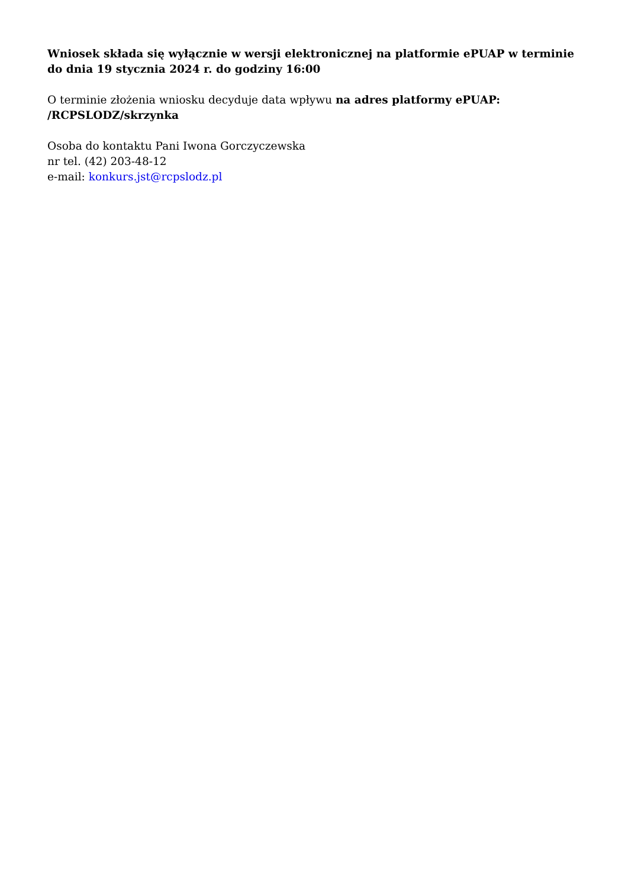Wniosek składa się wyłącznie w wersji elektronicznej na platformie ePUAP w terminie do dnia 19 stycznia 2024 r. do godziny 16:00
O terminie złożenia wniosku decyduje data wpływu na adres platformy ePUAP: /RCPSLODZ/skrzynka
Osoba do kontaktu Pani Iwona Gorczyczewska
nr tel. (42) 203-48-12
e-mail: konkurs.jst@rcpslodz.pl